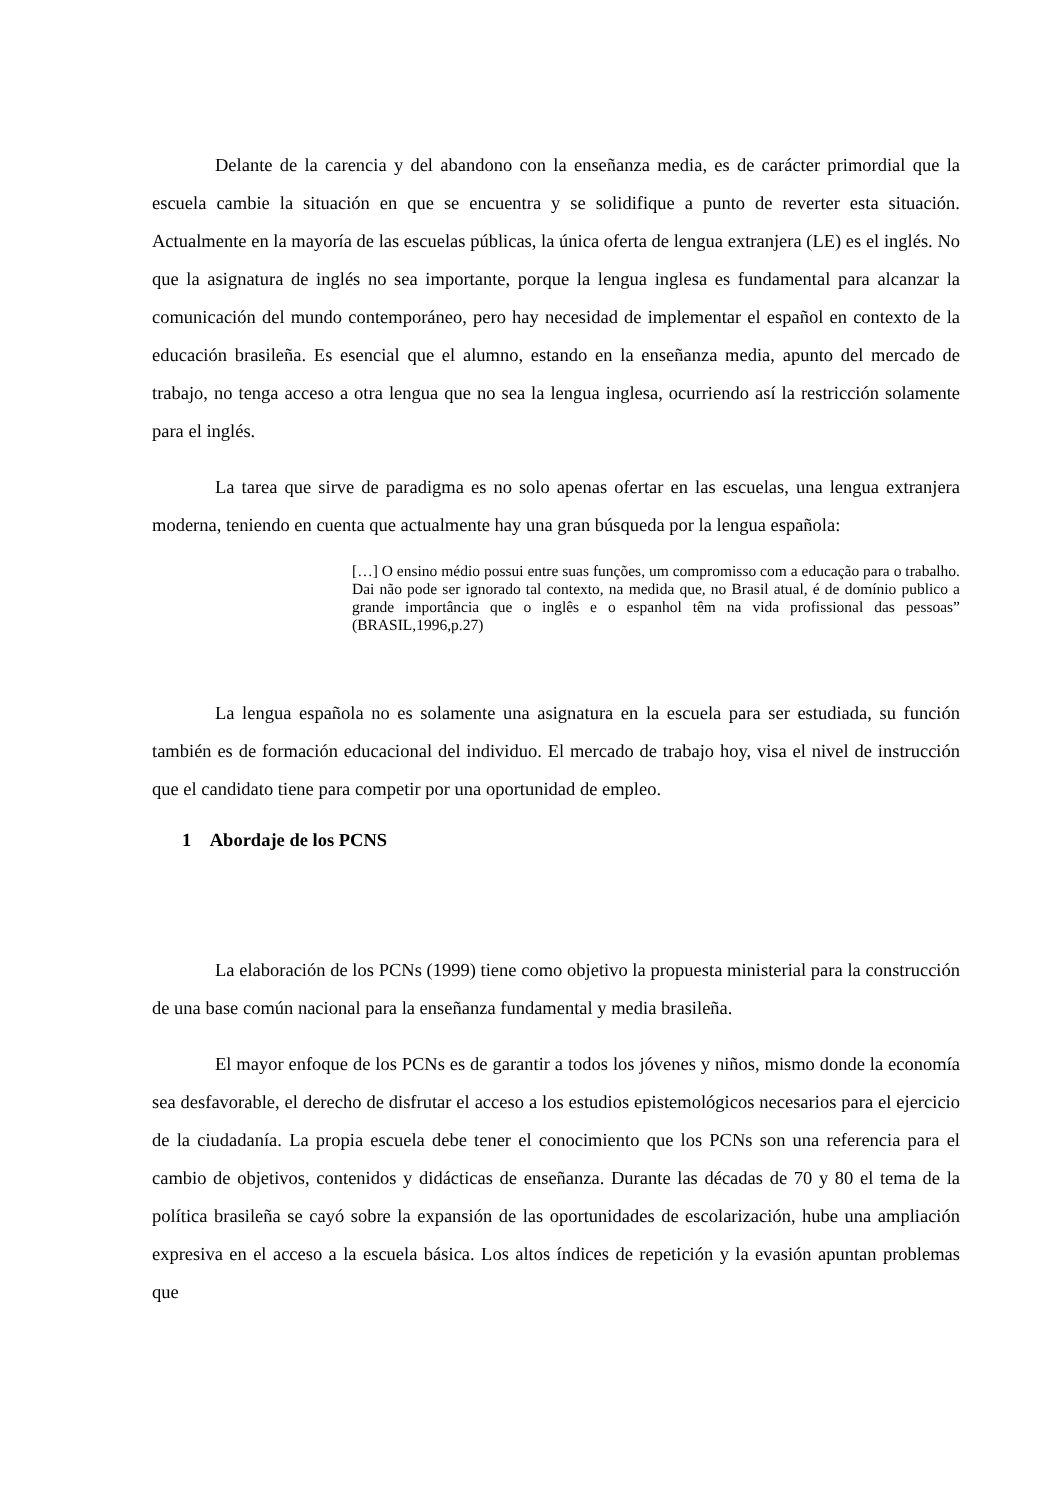Delante de la carencia y del abandono con la enseñanza media, es de carácter primordial que la escuela cambie la situación en que se encuentra y se solidifique a punto de reverter esta situación. Actualmente en la mayoría de las escuelas públicas, la única oferta de lengua extranjera (LE) es el inglés. No que la asignatura de inglés no sea importante, porque la lengua inglesa es fundamental para alcanzar la comunicación del mundo contemporáneo, pero hay necesidad de implementar el español en contexto de la educación brasileña. Es esencial que el alumno, estando en la enseñanza media, apunto del mercado de trabajo, no tenga acceso a otra lengua que no sea la lengua inglesa, ocurriendo así la restricción solamente para el inglés.
La tarea que sirve de paradigma es no solo apenas ofertar en las escuelas, una lengua extranjera moderna, teniendo en cuenta que actualmente hay una gran búsqueda por la lengua española:
[…] O ensino médio possui entre suas funções, um compromisso com a educação para o trabalho. Dai não pode ser ignorado tal contexto, na medida que, no Brasil atual, é de domínio publico a grande importância que o inglês e o espanhol têm na vida profissional das pessoas” (BRASIL,1996,p.27)
La lengua española no es solamente una asignatura en la escuela para ser estudiada, su función también es de formación educacional del individuo. El mercado de trabajo hoy, visa el nivel de instrucción que el candidato tiene para competir por una oportunidad de empleo.
1 Abordaje de los PCNS
La elaboración de los PCNs (1999) tiene como objetivo la propuesta ministerial para la construcción de una base común nacional para la enseñanza fundamental y media brasileña.
El mayor enfoque de los PCNs es de garantir a todos los jóvenes y niños, mismo donde la economía sea desfavorable, el derecho de disfrutar el acceso a los estudios epistemológicos necesarios para el ejercicio de la ciudadanía. La propia escuela debe tener el conocimiento que los PCNs son una referencia para el cambio de objetivos, contenidos y didácticas de enseñanza. Durante las décadas de 70 y 80 el tema de la política brasileña se cayó sobre la expansión de las oportunidades de escolarización, hube una ampliación expresiva en el acceso a la escuela básica. Los altos índices de repetición y la evasión apuntan problemas que